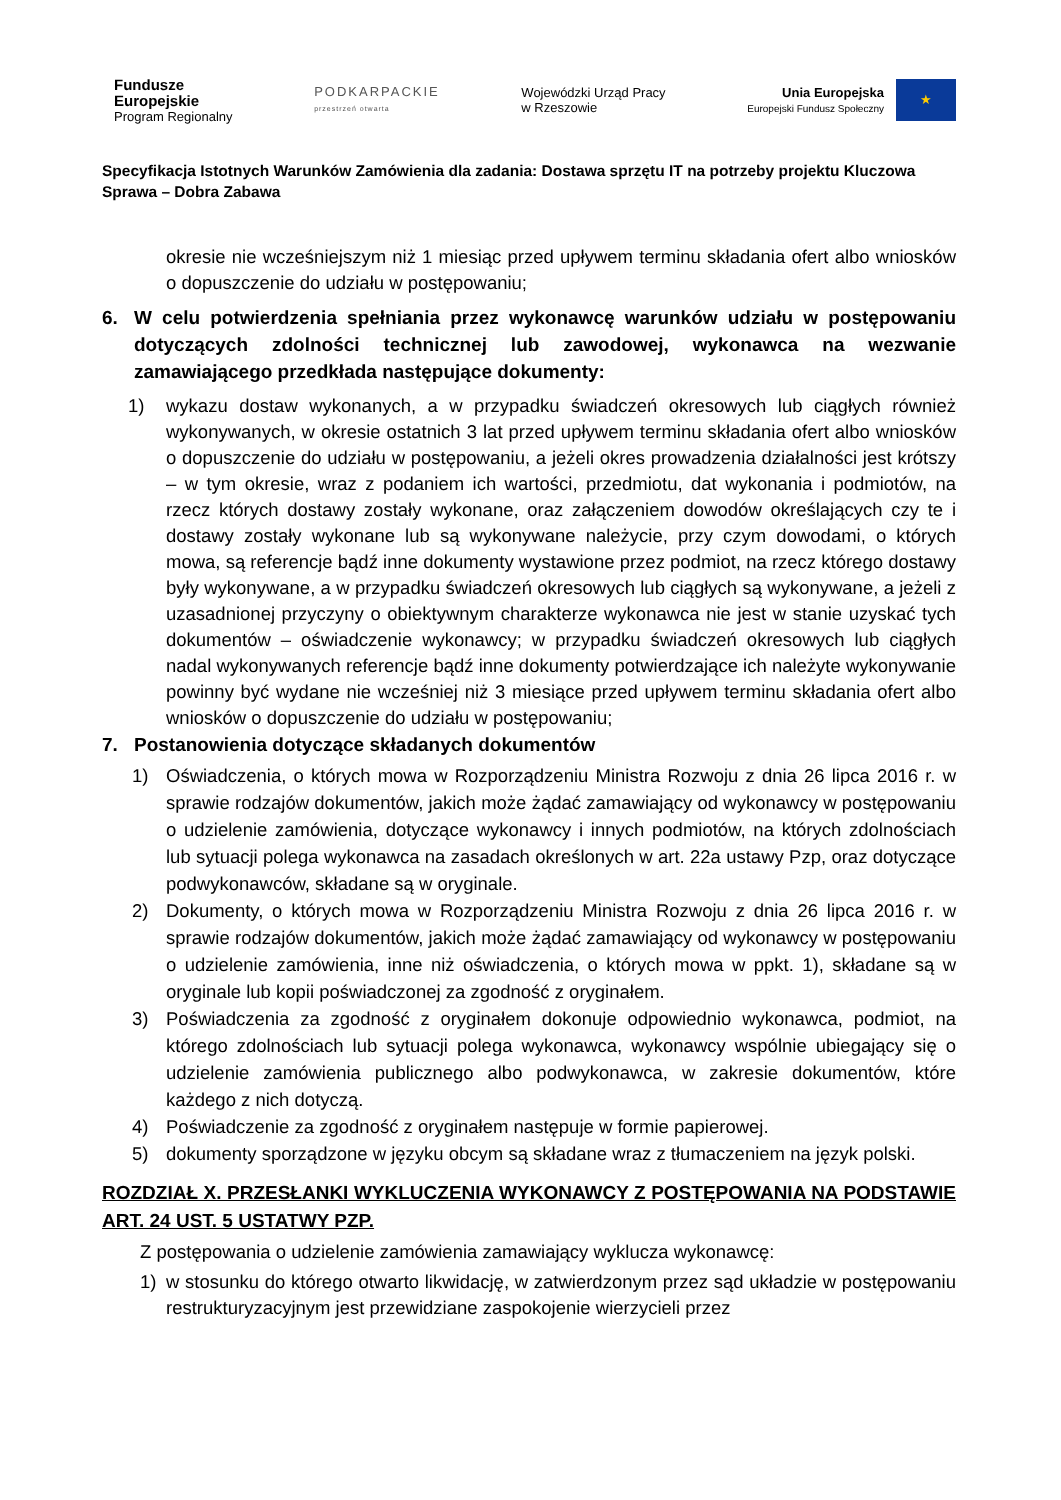Fundusze
Europejskie
Program Regionalny
PODKARPACKIE
przestrzeń otwarta
Wojewódzki Urząd Pracy
w Rzeszowie
Unia Europejska
Europejski Fundusz Społeczny
★
Specyfikacja Istotnych Warunków Zamówienia dla zadania: Dostawa sprzętu IT na potrzeby projektu Kluczowa Sprawa – Dobra Zabawa
okresie nie wcześniejszym niż 1 miesiąc przed upływem terminu składania ofert albo wniosków o dopuszczenie do udziału w postępowaniu;
6. W celu potwierdzenia spełniania przez wykonawcę warunków udziału w postępowaniu dotyczących zdolności technicznej lub zawodowej, wykonawca na wezwanie zamawiającego przedkłada następujące dokumenty:
1) wykazu dostaw wykonanych, a w przypadku świadczeń okresowych lub ciągłych również wykonywanych, w okresie ostatnich 3 lat przed upływem terminu składania ofert albo wniosków o dopuszczenie do udziału w postępowaniu, a jeżeli okres prowadzenia działalności jest krótszy – w tym okresie, wraz z podaniem ich wartości, przedmiotu, dat wykonania i podmiotów, na rzecz których dostawy zostały wykonane, oraz załączeniem dowodów określających czy te i dostawy zostały wykonane lub są wykonywane należycie, przy czym dowodami, o których mowa, są referencje bądź inne dokumenty wystawione przez podmiot, na rzecz którego dostawy były wykonywane, a w przypadku świadczeń okresowych lub ciągłych są wykonywane, a jeżeli z uzasadnionej przyczyny o obiektywnym charakterze wykonawca nie jest w stanie uzyskać tych dokumentów – oświadczenie wykonawcy; w przypadku świadczeń okresowych lub ciągłych nadal wykonywanych referencje bądź inne dokumenty potwierdzające ich należyte wykonywanie powinny być wydane nie wcześniej niż 3 miesiące przed upływem terminu składania ofert albo wniosków o dopuszczenie do udziału w postępowaniu;
7. Postanowienia dotyczące składanych dokumentów
1) Oświadczenia, o których mowa w Rozporządzeniu Ministra Rozwoju z dnia 26 lipca 2016 r. w sprawie rodzajów dokumentów, jakich może żądać zamawiający od wykonawcy w postępowaniu o udzielenie zamówienia, dotyczące wykonawcy i innych podmiotów, na których zdolnościach lub sytuacji polega wykonawca na zasadach określonych w art. 22a ustawy Pzp, oraz dotyczące podwykonawców, składane są w oryginale.
2) Dokumenty, o których mowa w Rozporządzeniu Ministra Rozwoju z dnia 26 lipca 2016 r. w sprawie rodzajów dokumentów, jakich może żądać zamawiający od wykonawcy w postępowaniu o udzielenie zamówienia, inne niż oświadczenia, o których mowa w ppkt. 1), składane są w oryginale lub kopii poświadczonej za zgodność z oryginałem.
3) Poświadczenia za zgodność z oryginałem dokonuje odpowiednio wykonawca, podmiot, na którego zdolnościach lub sytuacji polega wykonawca, wykonawcy wspólnie ubiegający się o udzielenie zamówienia publicznego albo podwykonawca, w zakresie dokumentów, które każdego z nich dotyczą.
4) Poświadczenie za zgodność z oryginałem następuje w formie papierowej.
5) dokumenty sporządzone w języku obcym są składane wraz z tłumaczeniem na język polski.
ROZDZIAŁ X. PRZESŁANKI WYKLUCZENIA WYKONAWCY Z POSTĘPOWANIA NA PODSTAWIE ART. 24 UST. 5 USTATWY PZP.
Z postępowania o udzielenie zamówienia zamawiający wyklucza wykonawcę:
1) w stosunku do którego otwarto likwidację, w zatwierdzonym przez sąd układzie w postępowaniu restrukturyzacyjnym jest przewidziane zaspokojenie wierzycieli przez